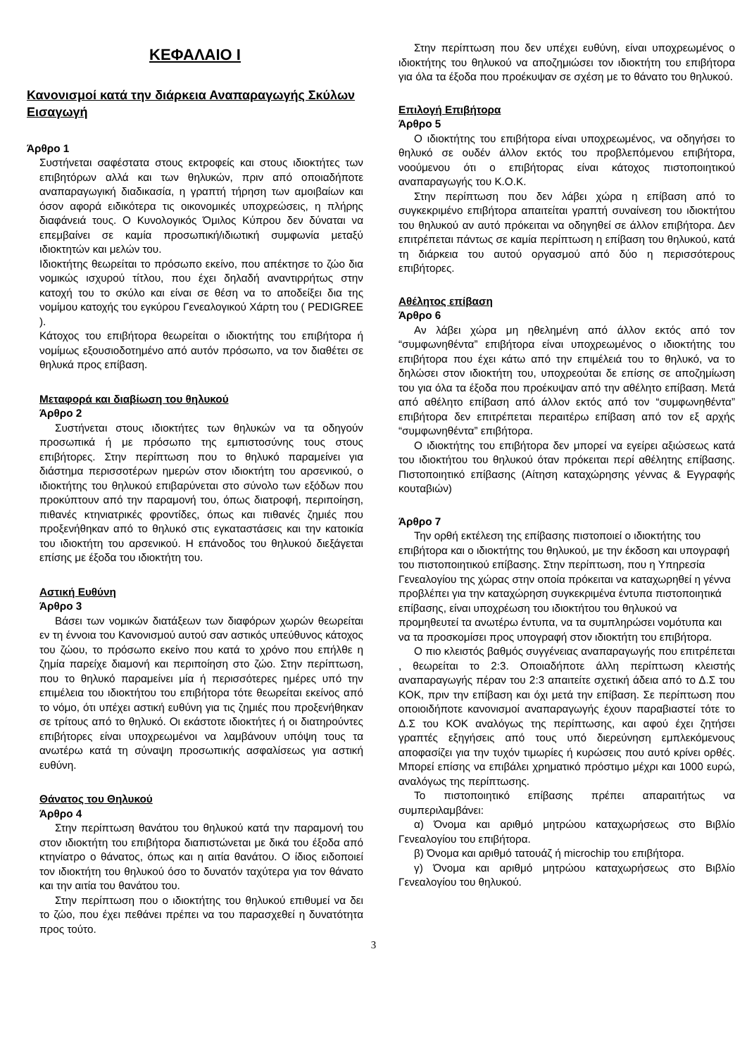ΚΕΦΑΛΑΙΟ Ι
Κανονισμοί κατά την διάρκεια Αναπαραγωγής Σκύλων Εισαγωγή
Άρθρο 1
Συστήνεται σαφέστατα στους εκτροφείς και στους ιδιοκτήτες των επιβητόρων αλλά και των θηλυκών, πριν από οποιαδήποτε αναπαραγωγική διαδικασία, η γραπτή τήρηση των αμοιβαίων και όσον αφορά ειδικότερα τις οικονομικές υποχρεώσεις, η πλήρης διαφάνειά τους. Ο Κυνολογικός Όμιλος Κύπρου δεν δύναται να επεμβαίνει σε καμία προσωπική/ιδιωτική συμφωνία μεταξύ ιδιοκτητών και μελών του.
Ιδιοκτήτης θεωρείται το πρόσωπο εκείνο, που απέκτησε το ζώο δια νομικώς ισχυρού τίτλου, που έχει δηλαδή αναντιρρήτως στην κατοχή του το σκύλο και είναι σε θέση να το αποδείξει δια της νομίμου κατοχής του εγκύρου Γενεαλογικού Χάρτη του ( PEDIGREE ).
Κάτοχος του επιβήτορα θεωρείται ο ιδιοκτήτης του επιβήτορα ή νομίμως εξουσιοδοτημένο από αυτόν πρόσωπο, να τον διαθέτει σε θηλυκά προς επίβαση.
Μεταφορά και διαβίωση του θηλυκού
Άρθρο 2
Συστήνεται στους ιδιοκτήτες των θηλυκών να τα οδηγούν προσωπικά ή με πρόσωπο της εμπιστοσύνης τους στους επιβήτορες. Στην περίπτωση που το θηλυκό παραμείνει για διάστημα περισσοτέρων ημερών στον ιδιοκτήτη του αρσενικού, ο ιδιοκτήτης του θηλυκού επιβαρύνεται στο σύνολο των εξόδων που προκύπτουν από την παραμονή του, όπως διατροφή, περιποίηση, πιθανές κτηνιατρικές φροντίδες, όπως και πιθανές ζημιές που προξενήθηκαν από το θηλυκό στις εγκαταστάσεις και την κατοικία του ιδιοκτήτη του αρσενικού. Η επάνοδος του θηλυκού διεξάγεται επίσης με έξοδα του ιδιοκτήτη του.
Αστική Ευθύνη
Άρθρο 3
Βάσει των νομικών διατάξεων των διαφόρων χωρών θεωρείται εν τη έννοια του Κανονισμού αυτού σαν αστικός υπεύθυνος κάτοχος του ζώου, το πρόσωπο εκείνο που κατά το χρόνο που επήλθε η ζημία παρείχε διαμονή και περιποίηση στο ζώο. Στην περίπτωση, που το θηλυκό παραμείνει μία ή περισσότερες ημέρες υπό την επιμέλεια του ιδιοκτήτου του επιβήτορα τότε θεωρείται εκείνος από το νόμο, ότι υπέχει αστική ευθύνη για τις ζημιές που προξενήθηκαν σε τρίτους από το θηλυκό. Οι εκάστοτε ιδιοκτήτες ή οι διατηρούντες επιβήτορες είναι υποχρεωμένοι να λαμβάνουν υπόψη τους τα ανωτέρω κατά τη σύναψη προσωπικής ασφαλίσεως για αστική ευθύνη.
Θάνατος του Θηλυκού
Άρθρο 4
Στην περίπτωση θανάτου του θηλυκού κατά την παραμονή του στον ιδιοκτήτη του επιβήτορα διαπιστώνεται με δικά του έξοδα από κτηνίατρο ο θάνατος, όπως και η αιτία θανάτου. Ο ίδιος ειδοποιεί τον ιδιοκτήτη του θηλυκού όσο το δυνατόν ταχύτερα για τον θάνατο και την αιτία του θανάτου του.
Στην περίπτωση που ο ιδιοκτήτης του θηλυκού επιθυμεί να δει το ζώο, που έχει πεθάνει πρέπει να του παρασχεθεί η δυνατότητα προς τούτο.
Στην περίπτωση που δεν υπέχει ευθύνη, είναι υποχρεωμένος ο ιδιοκτήτης του θηλυκού να αποζημιώσει τον ιδιοκτήτη του επιβήτορα για όλα τα έξοδα που προέκυψαν σε σχέση με το θάνατο του θηλυκού.
Επιλογή Επιβήτορα
Άρθρο 5
Ο ιδιοκτήτης του επιβήτορα είναι υποχρεωμένος, να οδηγήσει το θηλυκό σε ουδέν άλλον εκτός του προβλεπόμενου επιβήτορα, νοούμενου ότι ο επιβήτορας είναι κάτοχος πιστοποιητικού αναπαραγωγής του Κ.Ο.Κ.
Στην περίπτωση που δεν λάβει χώρα η επίβαση από το συγκεκριμένο επιβήτορα απαιτείται γραπτή συναίνεση του ιδιοκτήτου του θηλυκού αν αυτό πρόκειται να οδηγηθεί σε άλλον επιβήτορα. Δεν επιτρέπεται πάντως σε καμία περίπτωση η επίβαση του θηλυκού, κατά τη διάρκεια του αυτού οργασμού από δύο η περισσότερους επιβήτορες.
Αθέλητος επίβαση
Άρθρο 6
Αν λάβει χώρα μη ηθελημένη από άλλον εκτός από τον “συμφωνηθέντα” επιβήτορα είναι υποχρεωμένος ο ιδιοκτήτης του επιβήτορα που έχει κάτω από την επιμέλειά του το θηλυκό, να το δηλώσει στον ιδιοκτήτη του, υποχρεούται δε επίσης σε αποζημίωση του για όλα τα έξοδα που προέκυψαν από την αθέλητο επίβαση. Μετά από αθέλητο επίβαση από άλλον εκτός από τον “συμφωνηθέντα” επιβήτορα δεν επιτρέπεται περαιτέρω επίβαση από τον εξ αρχής “συμφωνηθέντα” επιβήτορα.
Ο ιδιοκτήτης του επιβήτορα δεν μπορεί να εγείρει αξιώσεως κατά του ιδιοκτήτου του θηλυκού όταν πρόκειται περί αθέλητης επίβασης. Πιστοποιητικό επίβασης (Αίτηση καταχώρησης γέννας & Εγγραφής κουταβιών)
Άρθρο 7
Την ορθή εκτέλεση της επίβασης πιστοποιεί ο ιδιοκτήτης του επιβήτορα και ο ιδιοκτήτης του θηλυκού, με την έκδοση και υπογραφή του πιστοποιητικού επίβασης. Στην περίπτωση, που η Υπηρεσία Γενεαλογίου της χώρας στην οποία πρόκειται να καταχωρηθεί η γέννα προβλέπει για την καταχώρηση συγκεκριμένα έντυπα πιστοποιητικά επίβασης, είναι υποχρέωση του ιδιοκτήτου του θηλυκού να προμηθευτεί τα ανωτέρω έντυπα, να τα συμπληρώσει νομότυπα και να τα προσκομίσει προς υπογραφή στον ιδιοκτήτη του επιβήτορα.
Ο πιο κλειστός βαθμός συγγένειας αναπαραγωγής που επιτρέπεται , θεωρείται το 2:3. Οποιαδήποτε άλλη περίπτωση κλειστής αναπαραγωγής πέραν του 2:3 απαιτείτε σχετική άδεια από το Δ.Σ του ΚΟΚ, πριν την επίβαση και όχι μετά την επίβαση. Σε περίπτωση που οποιοιδήποτε κανονισμοί αναπαραγωγής έχουν παραβιαστεί τότε το Δ.Σ του ΚΟΚ αναλόγως της περίπτωσης, και αφού έχει ζητήσει γραπτές εξηγήσεις από τους υπό διερεύνηση εμπλεκόμενους αποφασίζει για την τυχόν τιμωρίες ή κυρώσεις που αυτό κρίνει ορθές. Μπορεί επίσης να επιβάλει χρηματικό πρόστιμο μέχρι και 1000 ευρώ, αναλόγως της περίπτωσης.
Το πιστοποιητικό επίβασης πρέπει απαραιτήτως να συμπεριλαμβάνει:
α) Όνομα και αριθμό μητρώου καταχωρήσεως στο Βιβλίο Γενεαλογίου του επιβήτορα.
β) Όνομα και αριθμό τατουάζ ή microchip του επιβήτορα.
γ) Όνομα και αριθμό μητρώου καταχωρήσεως στο Βιβλίο Γενεαλογίου του θηλυκού.
3